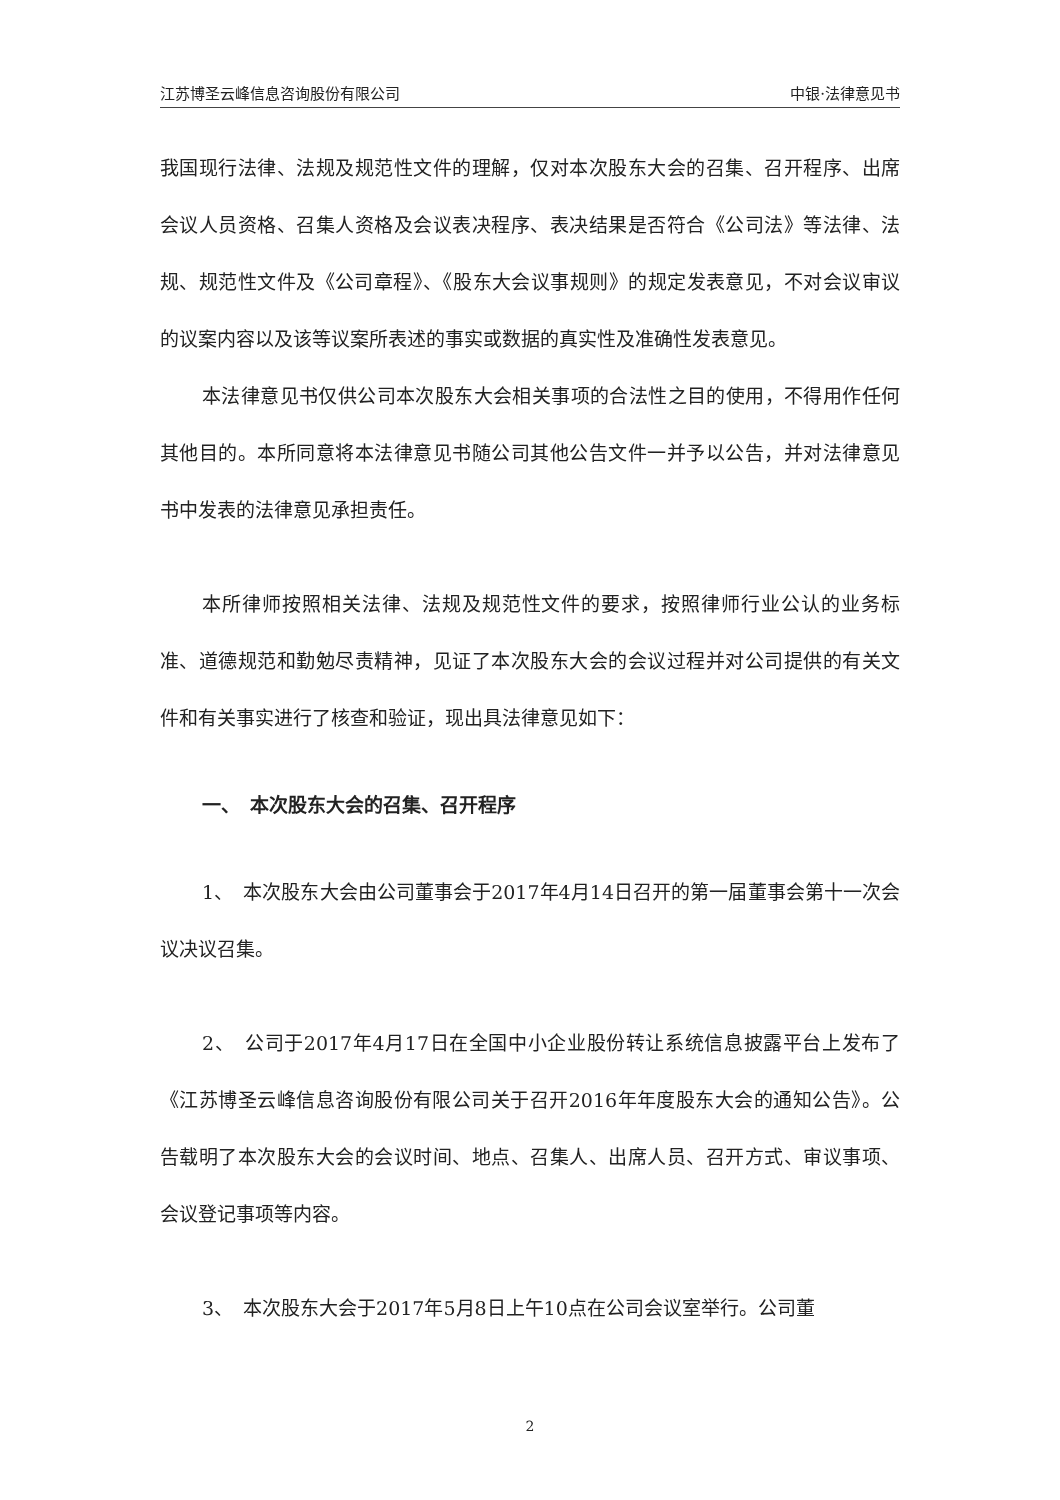江苏博圣云峰信息咨询股份有限公司 中银·法律意见书
我国现行法律、法规及规范性文件的理解，仅对本次股东大会的召集、召开程序、出席会议人员资格、召集人资格及会议表决程序、表决结果是否符合《公司法》等法律、法规、规范性文件及《公司章程》、《股东大会议事规则》的规定发表意见，不对会议审议的议案内容以及该等议案所表述的事实或数据的真实性及准确性发表意见。
本法律意见书仅供公司本次股东大会相关事项的合法性之目的使用，不得用作任何其他目的。本所同意将本法律意见书随公司其他公告文件一并予以公告，并对法律意见书中发表的法律意见承担责任。
本所律师按照相关法律、法规及规范性文件的要求，按照律师行业公认的业务标准、道德规范和勤勉尽责精神，见证了本次股东大会的会议过程并对公司提供的有关文件和有关事实进行了核查和验证，现出具法律意见如下：
一、　本次股东大会的召集、召开程序
1、　本次股东大会由公司董事会于2017年4月14日召开的第一届董事会第十一次会议决议召集。
2、　公司于2017年4月17日在全国中小企业股份转让系统信息披露平台上发布了《江苏博圣云峰信息咨询股份有限公司关于召开2016年年度股东大会的通知公告》。公告载明了本次股东大会的会议时间、地点、召集人、出席人员、召开方式、审议事项、会议登记事项等内容。
3、　本次股东大会于2017年5月8日上午10点在公司会议室举行。公司董
2